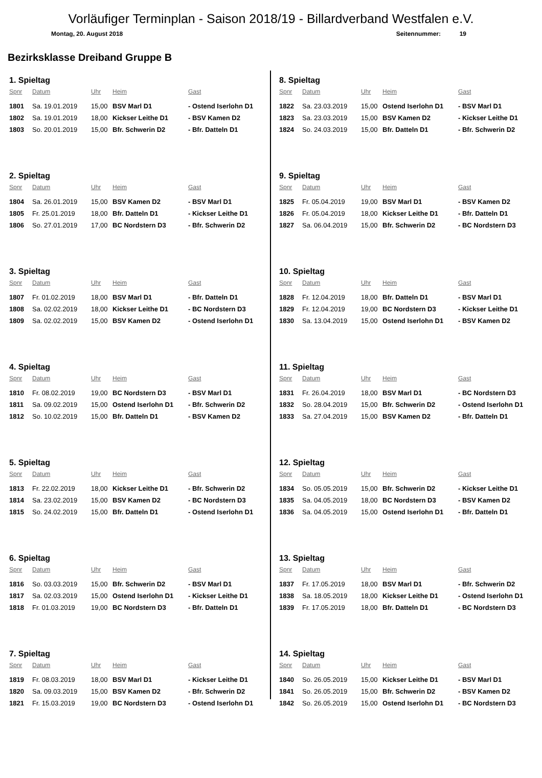Vorläufiger Terminplan - Saison 2018/19 - Billardverband Westfalen e.V.
Montag, 20. August 2018 Seitennummer: 19
Bezirksklasse Dreiband Gruppe B
1. Spieltag
| Spnr | Datum | Uhr | Heim | Gast |
| --- | --- | --- | --- | --- |
| 1801 | Sa. 19.01.2019 | 15,00 | BSV Marl D1 | - Ostend Iserlohn D1 |
| 1802 | Sa. 19.01.2019 | 18,00 | Kickser Leithe D1 | - BSV Kamen D2 |
| 1803 | So. 20.01.2019 | 15,00 | Bfr. Schwerin D2 | - Bfr. Datteln D1 |
2. Spieltag
| Spnr | Datum | Uhr | Heim | Gast |
| --- | --- | --- | --- | --- |
| 1804 | Sa. 26.01.2019 | 15,00 | BSV Kamen D2 | - BSV Marl D1 |
| 1805 | Fr. 25.01.2019 | 18,00 | Bfr. Datteln D1 | - Kickser Leithe D1 |
| 1806 | So. 27.01.2019 | 17,00 | BC Nordstern D3 | - Bfr. Schwerin D2 |
3. Spieltag
| Spnr | Datum | Uhr | Heim | Gast |
| --- | --- | --- | --- | --- |
| 1807 | Fr. 01.02.2019 | 18,00 | BSV Marl D1 | - Bfr. Datteln D1 |
| 1808 | Sa. 02.02.2019 | 18,00 | Kickser Leithe D1 | - BC Nordstern D3 |
| 1809 | Sa. 02.02.2019 | 15,00 | BSV Kamen D2 | - Ostend Iserlohn D1 |
4. Spieltag
| Spnr | Datum | Uhr | Heim | Gast |
| --- | --- | --- | --- | --- |
| 1810 | Fr. 08.02.2019 | 19,00 | BC Nordstern D3 | - BSV Marl D1 |
| 1811 | Sa. 09.02.2019 | 15,00 | Ostend Iserlohn D1 | - Bfr. Schwerin D2 |
| 1812 | So. 10.02.2019 | 15,00 | Bfr. Datteln D1 | - BSV Kamen D2 |
5. Spieltag
| Spnr | Datum | Uhr | Heim | Gast |
| --- | --- | --- | --- | --- |
| 1813 | Fr. 22.02.2019 | 18,00 | Kickser Leithe D1 | - Bfr. Schwerin D2 |
| 1814 | Sa. 23.02.2019 | 15,00 | BSV Kamen D2 | - BC Nordstern D3 |
| 1815 | So. 24.02.2019 | 15,00 | Bfr. Datteln D1 | - Ostend Iserlohn D1 |
6. Spieltag
| Spnr | Datum | Uhr | Heim | Gast |
| --- | --- | --- | --- | --- |
| 1816 | So. 03.03.2019 | 15,00 | Bfr. Schwerin D2 | - BSV Marl D1 |
| 1817 | Sa. 02.03.2019 | 15,00 | Ostend Iserlohn D1 | - Kickser Leithe D1 |
| 1818 | Fr. 01.03.2019 | 19,00 | BC Nordstern D3 | - Bfr. Datteln D1 |
7. Spieltag
| Spnr | Datum | Uhr | Heim | Gast |
| --- | --- | --- | --- | --- |
| 1819 | Fr. 08.03.2019 | 18,00 | BSV Marl D1 | - Kickser Leithe D1 |
| 1820 | Sa. 09.03.2019 | 15,00 | BSV Kamen D2 | - Bfr. Schwerin D2 |
| 1821 | Fr. 15.03.2019 | 19,00 | BC Nordstern D3 | - Ostend Iserlohn D1 |
8. Spieltag
| Spnr | Datum | Uhr | Heim | Gast |
| --- | --- | --- | --- | --- |
| 1822 | Sa. 23.03.2019 | 15,00 | Ostend Iserlohn D1 | - BSV Marl D1 |
| 1823 | Sa. 23.03.2019 | 15,00 | BSV Kamen D2 | - Kickser Leithe D1 |
| 1824 | So. 24.03.2019 | 15,00 | Bfr. Datteln D1 | - Bfr. Schwerin D2 |
9. Spieltag
| Spnr | Datum | Uhr | Heim | Gast |
| --- | --- | --- | --- | --- |
| 1825 | Fr. 05.04.2019 | 19,00 | BSV Marl D1 | - BSV Kamen D2 |
| 1826 | Fr. 05.04.2019 | 18,00 | Kickser Leithe D1 | - Bfr. Datteln D1 |
| 1827 | Sa. 06.04.2019 | 15,00 | Bfr. Schwerin D2 | - BC Nordstern D3 |
10. Spieltag
| Spnr | Datum | Uhr | Heim | Gast |
| --- | --- | --- | --- | --- |
| 1828 | Fr. 12.04.2019 | 18,00 | Bfr. Datteln D1 | - BSV Marl D1 |
| 1829 | Fr. 12.04.2019 | 19,00 | BC Nordstern D3 | - Kickser Leithe D1 |
| 1830 | Sa. 13.04.2019 | 15,00 | Ostend Iserlohn D1 | - BSV Kamen D2 |
11. Spieltag
| Spnr | Datum | Uhr | Heim | Gast |
| --- | --- | --- | --- | --- |
| 1831 | Fr. 26.04.2019 | 18,00 | BSV Marl D1 | - BC Nordstern D3 |
| 1832 | So. 28.04.2019 | 15,00 | Bfr. Schwerin D2 | - Ostend Iserlohn D1 |
| 1833 | Sa. 27.04.2019 | 15,00 | BSV Kamen D2 | - Bfr. Datteln D1 |
12. Spieltag
| Spnr | Datum | Uhr | Heim | Gast |
| --- | --- | --- | --- | --- |
| 1834 | So. 05.05.2019 | 15,00 | Bfr. Schwerin D2 | - Kickser Leithe D1 |
| 1835 | Sa. 04.05.2019 | 18,00 | BC Nordstern D3 | - BSV Kamen D2 |
| 1836 | Sa. 04.05.2019 | 15,00 | Ostend Iserlohn D1 | - Bfr. Datteln D1 |
13. Spieltag
| Spnr | Datum | Uhr | Heim | Gast |
| --- | --- | --- | --- | --- |
| 1837 | Fr. 17.05.2019 | 18,00 | BSV Marl D1 | - Bfr. Schwerin D2 |
| 1838 | Sa. 18.05.2019 | 18,00 | Kickser Leithe D1 | - Ostend Iserlohn D1 |
| 1839 | Fr. 17.05.2019 | 18,00 | Bfr. Datteln D1 | - BC Nordstern D3 |
14. Spieltag
| Spnr | Datum | Uhr | Heim | Gast |
| --- | --- | --- | --- | --- |
| 1840 | So. 26.05.2019 | 15,00 | Kickser Leithe D1 | - BSV Marl D1 |
| 1841 | So. 26.05.2019 | 15,00 | Bfr. Schwerin D2 | - BSV Kamen D2 |
| 1842 | So. 26.05.2019 | 15,00 | Ostend Iserlohn D1 | - BC Nordstern D3 |